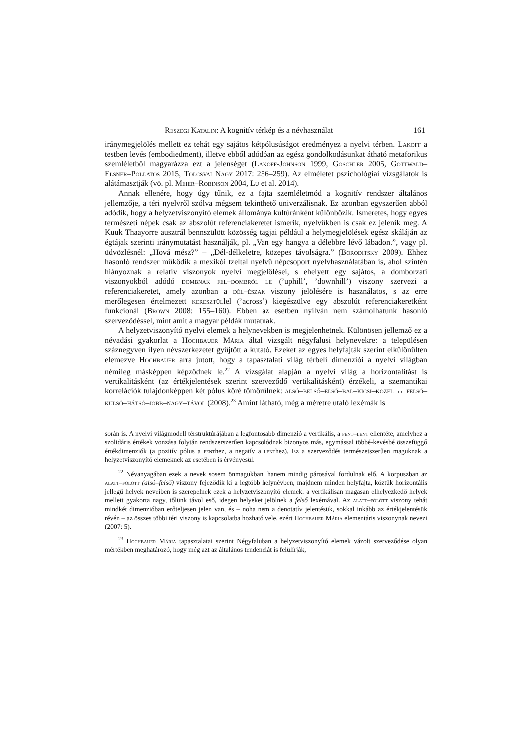Reszegi Katalin: A kognitív térkép és a névhasználat 161
iránymegjelölés mellett ez tehát egy sajátos kétpólusúságot eredményez a nyelvi térben. Lakoff a testben levés (embodiedment), illetve ebből adódóan az egész gondolkodásunkat átható metaforikus szemléletből magyarázza ezt a jelenséget (Lakoff-Johnson 1999, Goschler 2005, Gottwald–Elsner–Pollatos 2015, Tolcsvai Nagy 2017: 256–259). Az elméletet pszichológiai vizsgálatok is alátámasztják (vö. pl. Meier–Robinson 2004, Lu et al. 2014).
Annak ellenére, hogy úgy tűnik, ez a fajta szemléletmód a kognitív rendszer általános jellemzője, a téri nyelvről szólva mégsem tekinthető univerzálisnak. Ez azonban egyszerűen abból adódik, hogy a helyzetviszonyító elemek állománya kultúránként különbözik. Ismeretes, hogy egyes természeti népek csak az abszolút referenciakeretet ismerik, nyelvükben is csak ez jelenik meg. A Kuuk Thaayorre ausztrál bennszülött közösség tagjai például a helymegjelölések egész skáláján az égtájak szerinti iránymutatást használják, pl. „Van egy hangya a délebbre lévő lábadon.”, vagy pl. üdvözlésnél: „Hová mész?” – „Dél-délkeletre, közepes távolságra.” (Boroditsky 2009). Ehhez hasonló rendszer működik a mexikói tzeltal nyelvű népcsoport nyelvhasználatában is, ahol szintén hiányoznak a relatív viszonyok nyelvi megjelölései, s ehelyett egy sajátos, a domborzati viszonyokból adódó dombnak fel–dombról le (’uphill’, ’downhill’) viszony szervezi a referenciakeretet, amely azonban a dél–észak viszony jelölésére is használatos, s az erre merőlegesen értelmezett keresztüllel (’across’) kiegészülve egy abszolút referenciakeretként funkcionál (Brown 2008: 155–160). Ebben az esetben nyilván nem számolhatunk hasonló szerveződéssel, mint amit a magyar példák mutatnak.
A helyzetviszonyító nyelvi elemek a helynevekben is megjelenhetnek. Különösen jellemző ez a névadási gyakorlat a Hochbauer Mária által vizsgált négyfalusi helynevekre: a településen száznegyven ilyen névszerkezetet gyűjtött a kutató. Ezeket az egyes helyfajták szerint elkülönülten elemezve Hochbauer arra jutott, hogy a tapasztalati világ térbeli dimenziói a nyelvi világban némileg másképpen képződnek le.<sup>22</sup> A vizsgálat alapján a nyelvi világ a horizontalitást is vertikalitásként (az értékjelentések szerint szerveződő vertikalitásként) érzékeli, a szemantikai korrelációk tulajdonképpen két pólus köré tömörülnek: alsó–belső–első–bal–kicsi–közel ↔ felső–külső–hátsó–jobb–nagy–távol (2008).<sup>23</sup> Amint látható, még a méretre utaló lexémák is
során is. A nyelvi világmodell térstruktúrájában a legfontosabb dimenzió a vertikális, a fent–lent ellentéte, amelyhez a szolidáris értékek vonzása folytán rendszerszerűen kapcsolódnak bizonyos más, egymással többé-kevésbé összefüggő értékdimenziók (a pozitív pólus a fenthez, a negatív a lenthez). Ez a szerveződés természetszerűen maguknak a helyzetviszonyító elemeknek az esetében is érvényesül.
<sup>22</sup> Névanyagában ezek a nevek sosem önmagukban, hanem mindig párosával fordulnak elő. A korpuszban az alatt–fölött (alsó–felső) viszony fejeződik ki a legtöbb helynévben, majdnem minden helyfajta, köztük horizontális jellegű helyek neveiben is szerepelnek ezek a helyzetviszonyító elemek: a vertikálisan magasan elhelyezkedő helyek mellett gyakorta nagy, tőlünk távol eső, idegen helyeket jelölnek a felső lexémával. Az alatt–fölött viszony tehát mindkét dimenzióban erőteljesen jelen van, és – noha nem a denotatív jelentésük, sokkal inkább az értékjelentésük révén – az összes többi téri viszony is kapcsolatba hozható vele, ezért Hochbauer Mária elementáris viszonynak nevezi (2007: 5).
<sup>23</sup> Hochbauer Mária tapasztalatai szerint Négyfaluban a helyzetviszonyító elemek vázolt szerveződése olyan mértékben meghatározó, hogy még azt az általános tendenciát is felülírják,